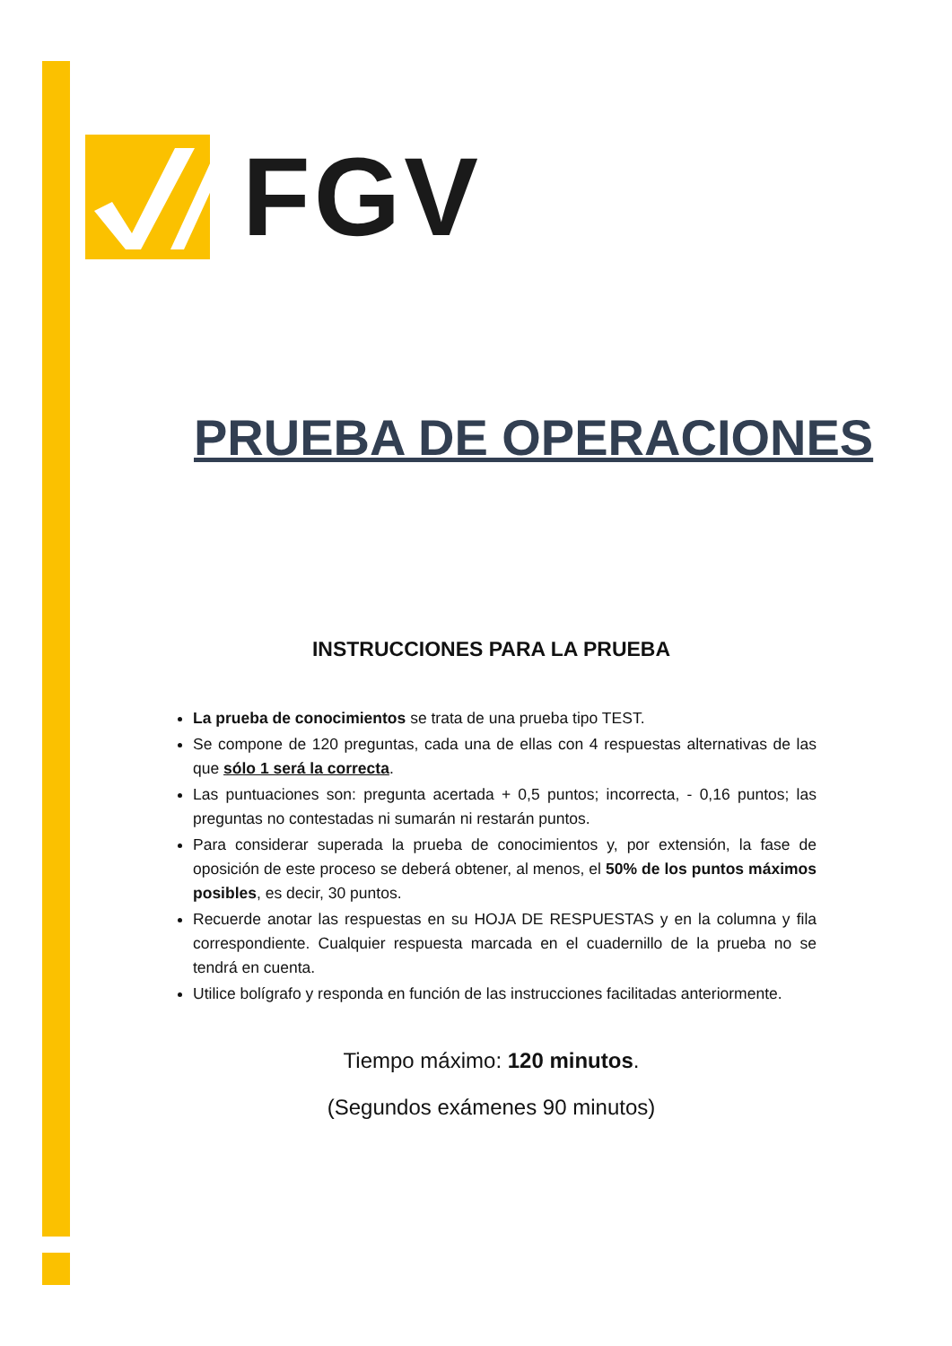FGV
PRUEBA DE OPERACIONES
INSTRUCCIONES PARA LA PRUEBA
La prueba de conocimientos se trata de una prueba tipo TEST.
Se compone de 120 preguntas, cada una de ellas con 4 respuestas alternativas de las que sólo 1 será la correcta.
Las puntuaciones son: pregunta acertada + 0,5 puntos; incorrecta, - 0,16 puntos; las preguntas no contestadas ni sumarán ni restarán puntos.
Para considerar superada la prueba de conocimientos y, por extensión, la fase de oposición de este proceso se deberá obtener, al menos, el 50% de los puntos máximos posibles, es decir, 30 puntos.
Recuerde anotar las respuestas en su HOJA DE RESPUESTAS y en la columna y fila correspondiente. Cualquier respuesta marcada en el cuadernillo de la prueba no se tendrá en cuenta.
Utilice bolígrafo y responda en función de las instrucciones facilitadas anteriormente.
Tiempo máximo: 120 minutos.
(Segundos exámenes 90 minutos)